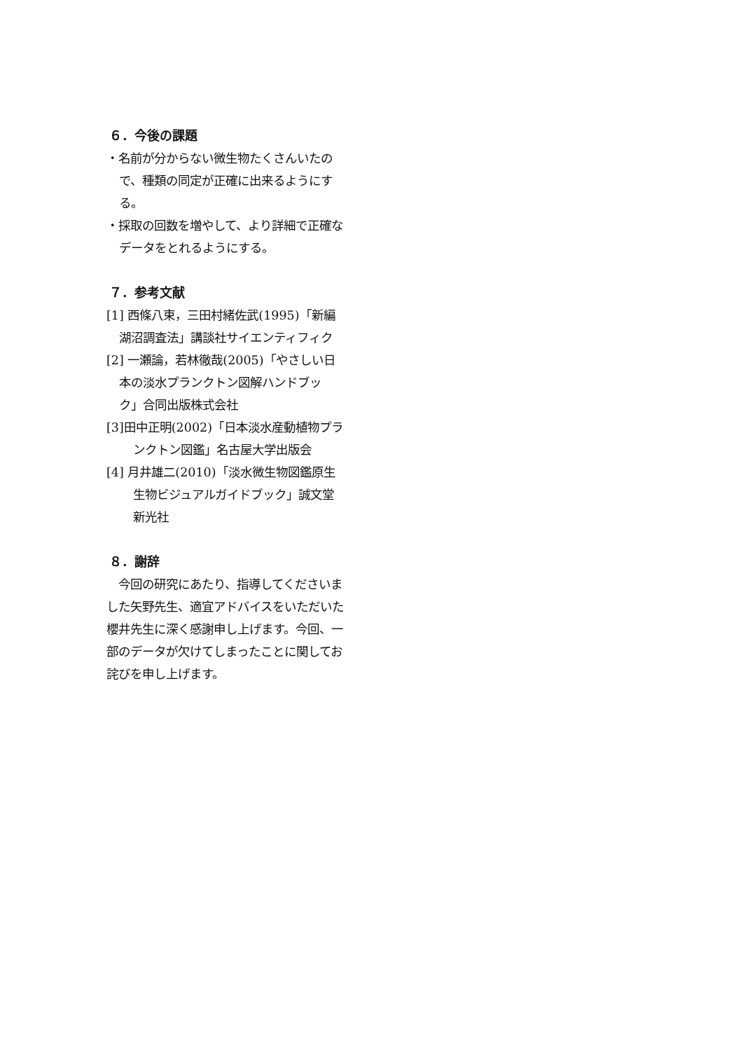６．今後の課題
・名前が分からない微生物たくさんいたので、種類の同定が正確に出来るようにする。
・採取の回数を増やして、より詳細で正確なデータをとれるようにする。
７．参考文献
[1] 西條八束，三田村緒佐武(1995)「新編湖沼調査法」講談社サイエンティフィク
[2] 一瀬論，若林徹哉(2005)「やさしい日本の淡水プランクトン図解ハンドブック」合同出版株式会社
[3]田中正明(2002)「日本淡水産動植物プランクトン図鑑」名古屋大学出版会
[4] 月井雄二(2010)「淡水微生物図鑑原生生物ビジュアルガイドブック」誠文堂新光社
８．謝辞
　今回の研究にあたり、指導してくださいました矢野先生、適宜アドバイスをいただいた櫻井先生に深く感謝申し上げます。今回、一部のデータが欠けてしまったことに関してお詫びを申し上げます。